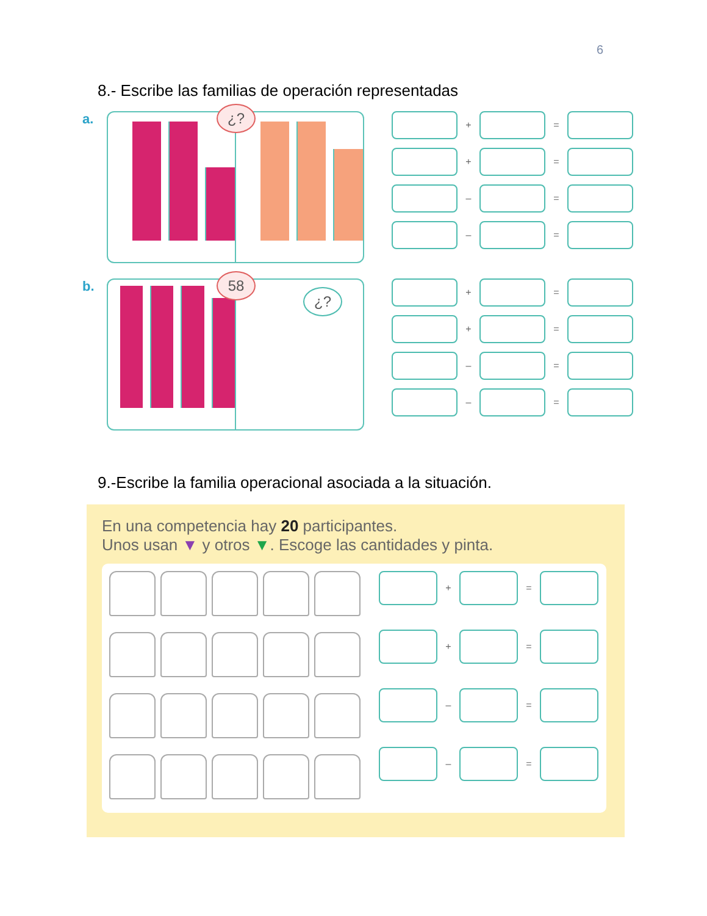6
8.- Escribe las familias de operación representadas
a.
¿?
+ =
+ =
– =
– =
b.
58
¿?
+ =
+ =
– =
– =
9.-Escribe la familia operacional asociada a la situación.
En una competencia hay 20 participantes.
Unos usan ▼ y otros ▼. Escoge las cantidades y pinta.
+ =
+ =
– =
– =